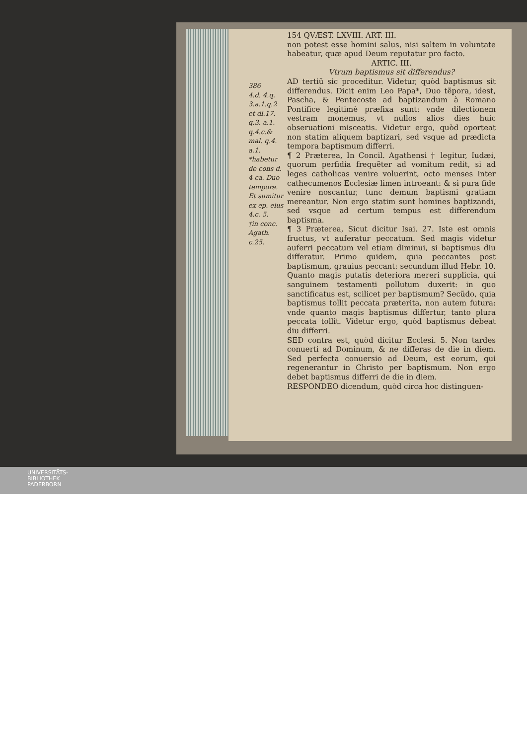386
4.d. 4.q.
3.a.1.q.2
et di.17.
q.3. a.1.
q.4.c.&
mal. q.4.
a.1.
*habetur de cons d. 4 ca. Duo tempora. Et sumitur ex ep. eius 4.c. 5.
†in conc. Agath. c.25.
154 QVÆST. LXVIII. ART. III.
non potest esse homini salus, nisi saltem in voluntate habeatur, quæ apud Deum reputatur pro facto.
ARTIC. III.
Vtrum baptismus sit differendus?
AD tertiũ sic proceditur. Videtur, quòd baptismus sit differendus. Dicit enim Leo Papa*, Duo tẽpora, idest, Pascha, & Pentecoste ad baptizandum à Romano Pontifice legitimè præfixa sunt: vnde dilectionem vestram monemus, vt nullos alios dies huic obseruationi misceatis. Videtur ergo, quòd oporteat non statim aliquem baptizari, sed vsque ad prædicta tempora baptismum differri.
¶ 2 Præterea, In Concil. Agathensi † legitur, Iudæi, quorum perfidia frequẽter ad vomitum redit, si ad leges catholicas venire voluerint, octo menses inter cathecumenos Ecclesiæ limen introeant: & si pura fide venire noscantur, tunc demum baptismi gratiam mereantur. Non ergo statim sunt homines baptizandi, sed vsque ad certum tempus est differendum baptisma.
¶ 3 Præterea, Sicut dicitur Isai. 27. Iste est omnis fructus, vt auferatur peccatum. Sed magis videtur auferri peccatum vel etiam diminui, si baptismus diu differatur. Primo quidem, quia peccantes post baptismum, grauius peccant: secundum illud Hebr. 10. Quanto magis putatis deteriora mereri supplicia, qui sanguinem testamenti pollutum duxerit: in quo sanctificatus est, scilicet per baptismum? Secũdo, quia baptismus tollit peccata præterita, non autem futura: vnde quanto magis baptismus differtur, tanto plura peccata tollit. Videtur ergo, quòd baptismus debeat diu differri.
SED contra est, quòd dicitur Ecclesi. 5. Non tardes conuerti ad Dominum, & ne differas de die in diem. Sed perfecta conuersio ad Deum, est eorum, qui regenerantur in Christo per baptismum. Non ergo debet baptismus differri de die in diem.
RESPONDEO dicendum, quòd circa hoc distinguen-
UNIVERSITÄTS-
BIBLIOTHEK
PADERBORN